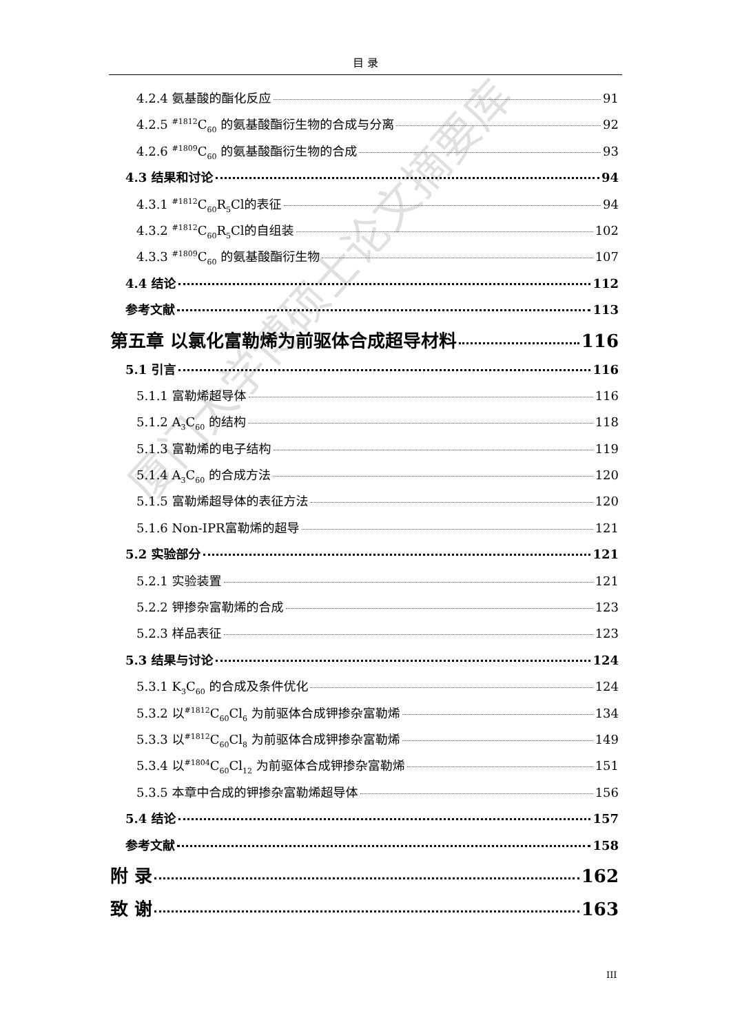目 录
4.2.4 氨基酸的酯化反应 91
4.2.5 <sup>#1812</sup>C<sub>60</sub> 的氨基酸酯衍生物的合成与分离 92
4.2.6 <sup>#1809</sup>C<sub>60</sub> 的氨基酸酯衍生物的合成 93
4.3 结果和讨论 94
4.3.1 <sup>#1812</sup>C<sub>60</sub>R<sub>5</sub>Cl的表征 94
4.3.2 <sup>#1812</sup>C<sub>60</sub>R<sub>5</sub>Cl的自组装 102
4.3.3 <sup>#1809</sup>C<sub>60</sub> 的氨基酸酯衍生物 107
4.4 结论 112
参考文献 113
第五章 以氯化富勒烯为前驱体合成超导材料 116
5.1 引言 116
5.1.1 富勒烯超导体 116
5.1.2 A<sub>3</sub>C<sub>60</sub> 的结构 118
5.1.3 富勒烯的电子结构 119
5.1.4 A<sub>3</sub>C<sub>60</sub> 的合成方法 120
5.1.5 富勒烯超导体的表征方法 120
5.1.6 Non-IPR富勒烯的超导 121
5.2 实验部分 121
5.2.1 实验装置 121
5.2.2 钾掺杂富勒烯的合成 123
5.2.3 样品表征 123
5.3 结果与讨论 124
5.3.1 K<sub>3</sub>C<sub>60</sub> 的合成及条件优化 124
5.3.2 以<sup>#1812</sup>C<sub>60</sub>Cl<sub>6</sub> 为前驱体合成钾掺杂富勒烯 134
5.3.3 以<sup>#1812</sup>C<sub>60</sub>Cl<sub>8</sub> 为前驱体合成钾掺杂富勒烯 149
5.3.4 以<sup>#1804</sup>C<sub>60</sub>Cl<sub>12</sub> 为前驱体合成钾掺杂富勒烯 151
5.3.5 本章中合成的钾掺杂富勒烯超导体 156
5.4 结论 157
参考文献 158
附 录 162
致 谢 163
III
厦门大学博硕士论文摘要库